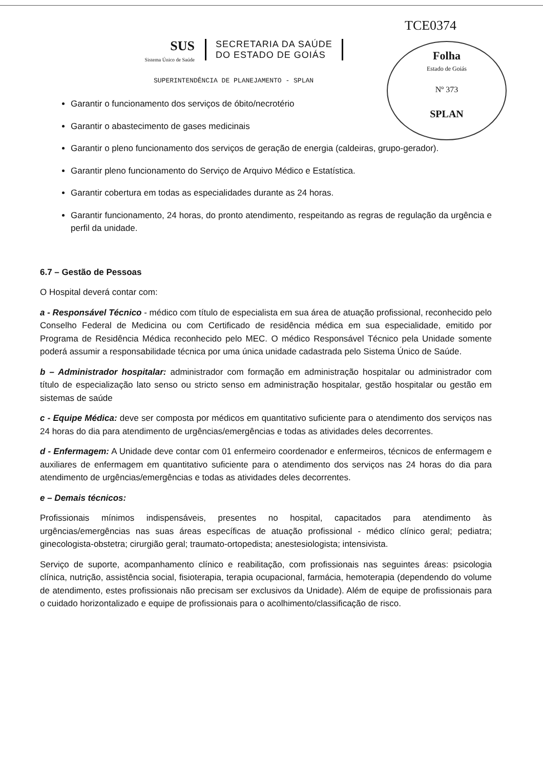TCE0374
Folha
Estado de Goiás
Nº 373
SPLAN
SUS
Sistema Único de Saúde
SECRETARIA DA SAÚDE
DO ESTADO DE GOIÁS
SUPERINTENDÊNCIA DE PLANEJAMENTO - SPLAN
Garantir o funcionamento dos serviços de óbito/necrotério
Garantir o abastecimento de gases medicinais
Garantir o pleno funcionamento dos serviços de geração de energia (caldeiras, grupo-gerador).
Garantir pleno funcionamento do Serviço de Arquivo Médico e Estatística.
Garantir cobertura em todas as especialidades durante as 24 horas.
Garantir funcionamento, 24 horas, do pronto atendimento, respeitando as regras de regulação da urgência e perfil da unidade.
6.7 – Gestão de Pessoas
O Hospital deverá contar com:
a - Responsável Técnico - médico com título de especialista em sua área de atuação profissional, reconhecido pelo Conselho Federal de Medicina ou com Certificado de residência médica em sua especialidade, emitido por Programa de Residência Médica reconhecido pelo MEC. O médico Responsável Técnico pela Unidade somente poderá assumir a responsabilidade técnica por uma única unidade cadastrada pelo Sistema Único de Saúde.
b – Administrador hospitalar: administrador com formação em administração hospitalar ou administrador com título de especialização lato senso ou stricto senso em administração hospitalar, gestão hospitalar ou gestão em sistemas de saúde
c - Equipe Médica: deve ser composta por médicos em quantitativo suficiente para o atendimento dos serviços nas 24 horas do dia para atendimento de urgências/emergências e todas as atividades deles decorrentes.
d - Enfermagem: A Unidade deve contar com 01 enfermeiro coordenador e enfermeiros, técnicos de enfermagem e auxiliares de enfermagem em quantitativo suficiente para o atendimento dos serviços nas 24 horas do dia para atendimento de urgências/emergências e todas as atividades deles decorrentes.
e – Demais técnicos:
Profissionais mínimos indispensáveis, presentes no hospital, capacitados para atendimento às urgências/emergências nas suas áreas específicas de atuação profissional - médico clínico geral; pediatra; ginecologista-obstetra; cirurgião geral; traumato-ortopedista; anestesiologista; intensivista.
Serviço de suporte, acompanhamento clínico e reabilitação, com profissionais nas seguintes áreas: psicologia clínica, nutrição, assistência social, fisioterapia, terapia ocupacional, farmácia, hemoterapia (dependendo do volume de atendimento, estes profissionais não precisam ser exclusivos da Unidade). Além de equipe de profissionais para o cuidado horizontalizado e equipe de profissionais para o acolhimento/classificação de risco.